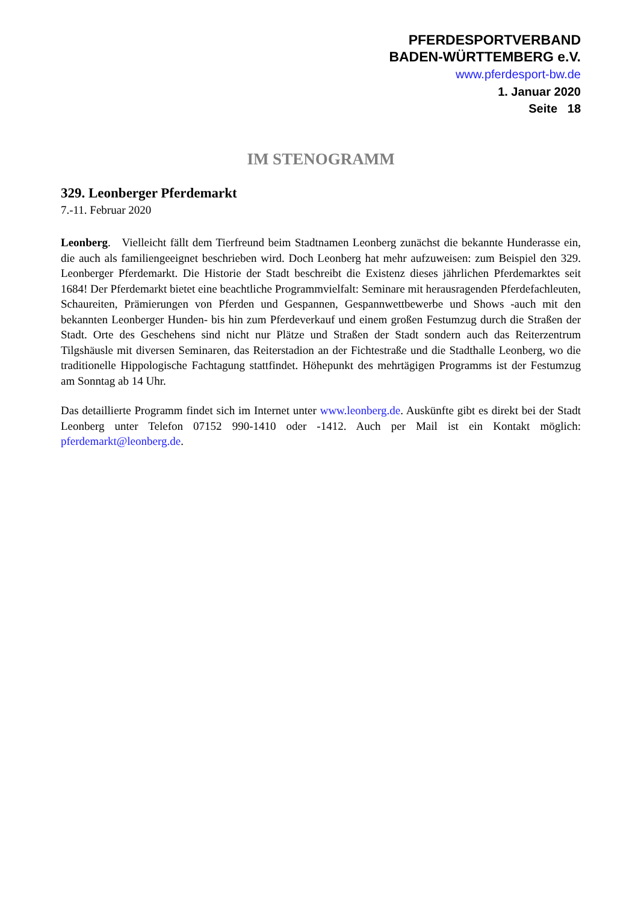PFERDESPORTVERBAND
BADEN-WÜRTTEMBERG e.V.
www.pferdesport-bw.de
1. Januar 2020
Seite 18
IM STENOGRAMM
329. Leonberger Pferdemarkt
7.-11. Februar 2020
Leonberg. Vielleicht fällt dem Tierfreund beim Stadtnamen Leonberg zunächst die bekannte Hunderasse ein, die auch als familiengeeignet beschrieben wird. Doch Leonberg hat mehr aufzuweisen: zum Beispiel den 329. Leonberger Pferdemarkt. Die Historie der Stadt beschreibt die Existenz dieses jährlichen Pferdemarktes seit 1684! Der Pferdemarkt bietet eine beachtliche Programmvielfalt: Seminare mit herausragenden Pferdefachleuten, Schaureiten, Prämierungen von Pferden und Gespannen, Gespannwettbewerbe und Shows -auch mit den bekannten Leonberger Hunden- bis hin zum Pferdeverkauf und einem großen Festumzug durch die Straßen der Stadt. Orte des Geschehens sind nicht nur Plätze und Straßen der Stadt sondern auch das Reiterzentrum Tilgshäusle mit diversen Seminaren, das Reiterstadion an der Fichtestraße und die Stadthalle Leonberg, wo die traditionelle Hippologische Fachtagung stattfindet. Höhepunkt des mehrtägigen Programms ist der Festumzug am Sonntag ab 14 Uhr.
Das detaillierte Programm findet sich im Internet unter www.leonberg.de. Auskünfte gibt es direkt bei der Stadt Leonberg unter Telefon 07152 990-1410 oder -1412. Auch per Mail ist ein Kontakt möglich: pferdemarkt@leonberg.de.